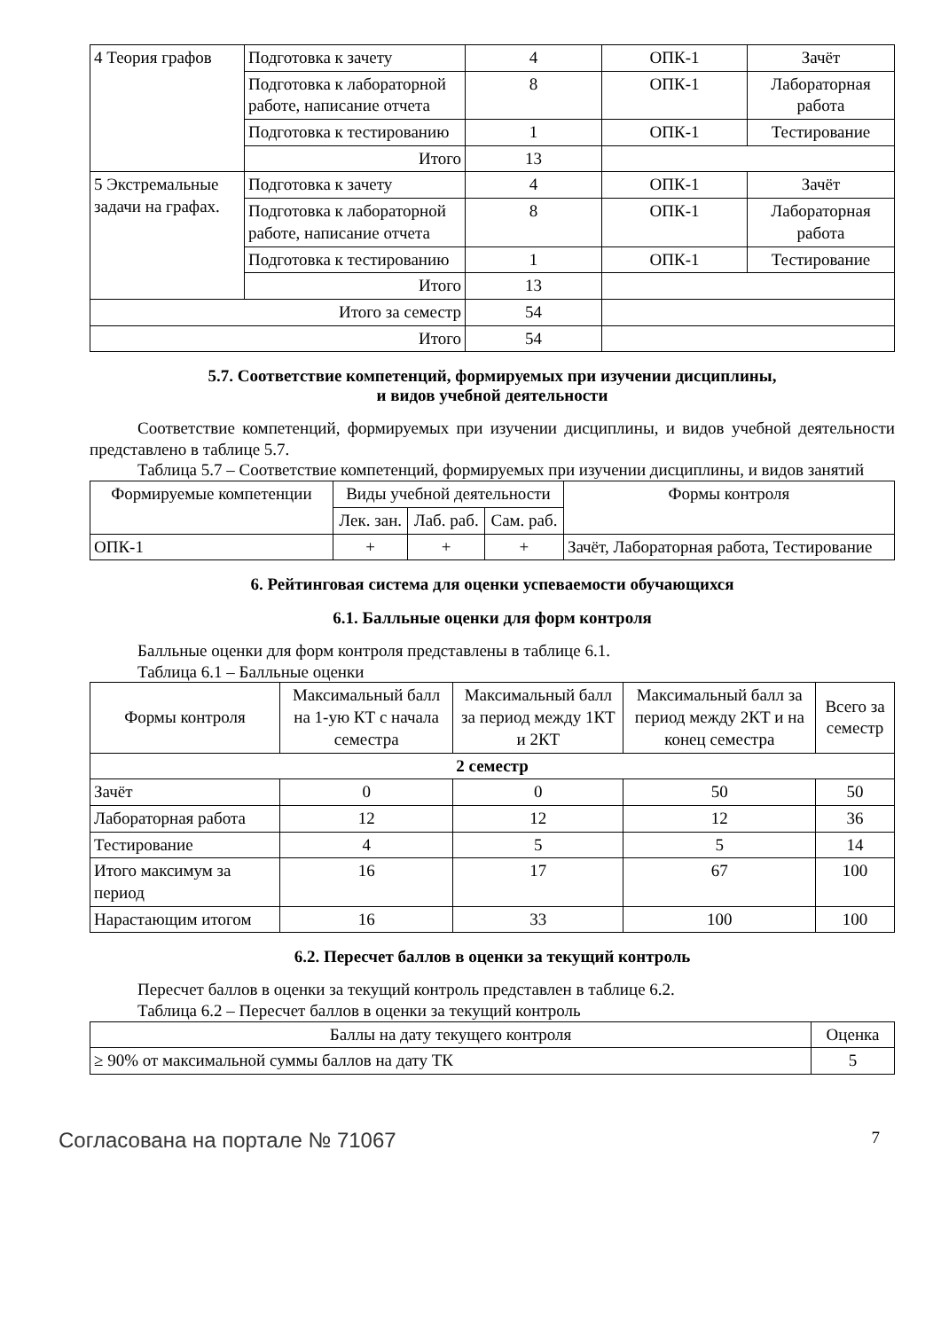| 4 Теория графов | Подготовка к зачету | 4 | ОПК-1 | Зачёт |
| | Подготовка к лабораторной работе, написание отчета | 8 | ОПК-1 | Лабораторная работа |
| | Подготовка к тестированию | 1 | ОПК-1 | Тестирование |
| | Итого | 13 | | |
| 5 Экстремальные задачи на графах. | Подготовка к зачету | 4 | ОПК-1 | Зачёт |
| | Подготовка к лабораторной работе, написание отчета | 8 | ОПК-1 | Лабораторная работа |
| | Подготовка к тестированию | 1 | ОПК-1 | Тестирование |
| | Итого | 13 | | |
| Итого за семестр | | 54 | | |
| Итого | | 54 | | |
5.7. Соответствие компетенций, формируемых при изучении дисциплины,
и видов учебной деятельности
Соответствие компетенций, формируемых при изучении дисциплины, и видов учебной деятельности представлено в таблице 5.7.
Таблица 5.7 – Соответствие компетенций, формируемых при изучении дисциплины, и видов занятий
| Формируемые компетенции | Виды учебной деятельности | | | Формы контроля |
| --- | --- | --- | --- | --- |
| | Лек. зан. | Лаб. раб. | Сам. раб. | |
| ОПК-1 | + | + | + | Зачёт, Лабораторная работа, Тестирование |
6. Рейтинговая система для оценки успеваемости обучающихся
6.1. Балльные оценки для форм контроля
Балльные оценки для форм контроля представлены в таблице 6.1.
Таблица 6.1 – Балльные оценки
| Формы контроля | Максимальный балл на 1-ую КТ с начала семестра | Максимальный балл за период между 1КТ и 2КТ | Максимальный балл за период между 2КТ и на конец семестра | Всего за семестр |
| --- | --- | --- | --- | --- |
| 2 семестр | | | | |
| Зачёт | 0 | 0 | 50 | 50 |
| Лабораторная работа | 12 | 12 | 12 | 36 |
| Тестирование | 4 | 5 | 5 | 14 |
| Итого максимум за период | 16 | 17 | 67 | 100 |
| Нарастающим итогом | 16 | 33 | 100 | 100 |
6.2. Пересчет баллов в оценки за текущий контроль
Пересчет баллов в оценки за текущий контроль представлен в таблице 6.2.
Таблица 6.2 – Пересчет баллов в оценки за текущий контроль
| Баллы на дату текущего контроля | Оценка |
| --- | --- |
| ≥ 90% от максимальной суммы баллов на дату ТК | 5 |
Согласована на портале № 71067 7